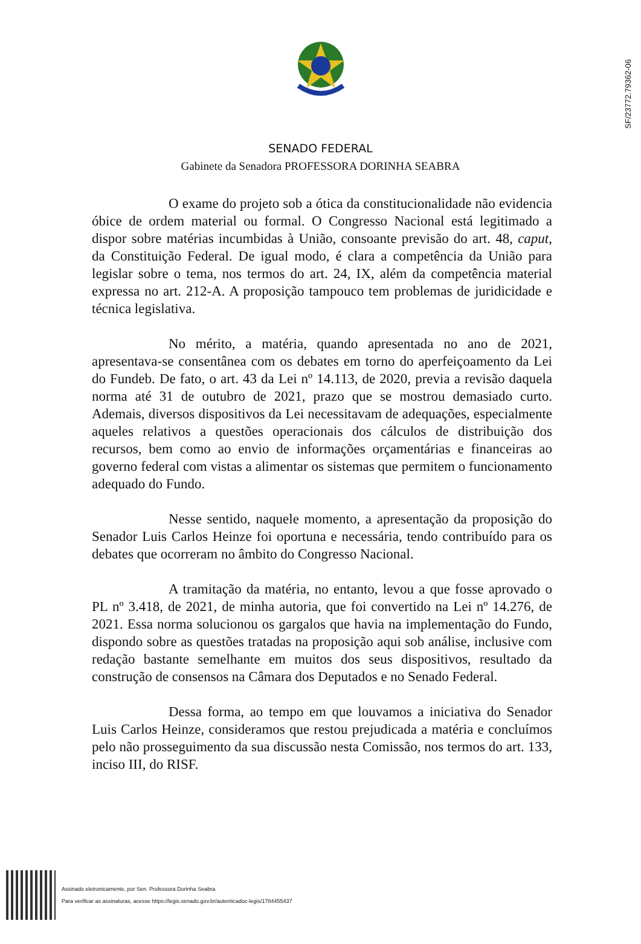SF/23772.79362-06
SENADO FEDERAL
Gabinete da Senadora PROFESSORA DORINHA SEABRA
O exame do projeto sob a ótica da constitucionalidade não evidencia óbice de ordem material ou formal. O Congresso Nacional está legitimado a dispor sobre matérias incumbidas à União, consoante previsão do art. 48, caput, da Constituição Federal. De igual modo, é clara a competência da União para legislar sobre o tema, nos termos do art. 24, IX, além da competência material expressa no art. 212-A. A proposição tampouco tem problemas de juridicidade e técnica legislativa.
No mérito, a matéria, quando apresentada no ano de 2021, apresentava-se consentânea com os debates em torno do aperfeiçoamento da Lei do Fundeb. De fato, o art. 43 da Lei nº 14.113, de 2020, previa a revisão daquela norma até 31 de outubro de 2021, prazo que se mostrou demasiado curto. Ademais, diversos dispositivos da Lei necessitavam de adequações, especialmente aqueles relativos a questões operacionais dos cálculos de distribuição dos recursos, bem como ao envio de informações orçamentárias e financeiras ao governo federal com vistas a alimentar os sistemas que permitem o funcionamento adequado do Fundo.
Nesse sentido, naquele momento, a apresentação da proposição do Senador Luis Carlos Heinze foi oportuna e necessária, tendo contribuído para os debates que ocorreram no âmbito do Congresso Nacional.
A tramitação da matéria, no entanto, levou a que fosse aprovado o PL nº 3.418, de 2021, de minha autoria, que foi convertido na Lei nº 14.276, de 2021. Essa norma solucionou os gargalos que havia na implementação do Fundo, dispondo sobre as questões tratadas na proposição aqui sob análise, inclusive com redação bastante semelhante em muitos dos seus dispositivos, resultado da construção de consensos na Câmara dos Deputados e no Senado Federal.
Dessa forma, ao tempo em que louvamos a iniciativa do Senador Luis Carlos Heinze, consideramos que restou prejudicada a matéria e concluímos pelo não prosseguimento da sua discussão nesta Comissão, nos termos do art. 133, inciso III, do RISF.
Assinado eletronicamente, por Sen. Professora Dorinha Seabra
Para verificar as assinaturas, acesse https://legis.senado.gov.br/autenticadoc-legis/1784455437